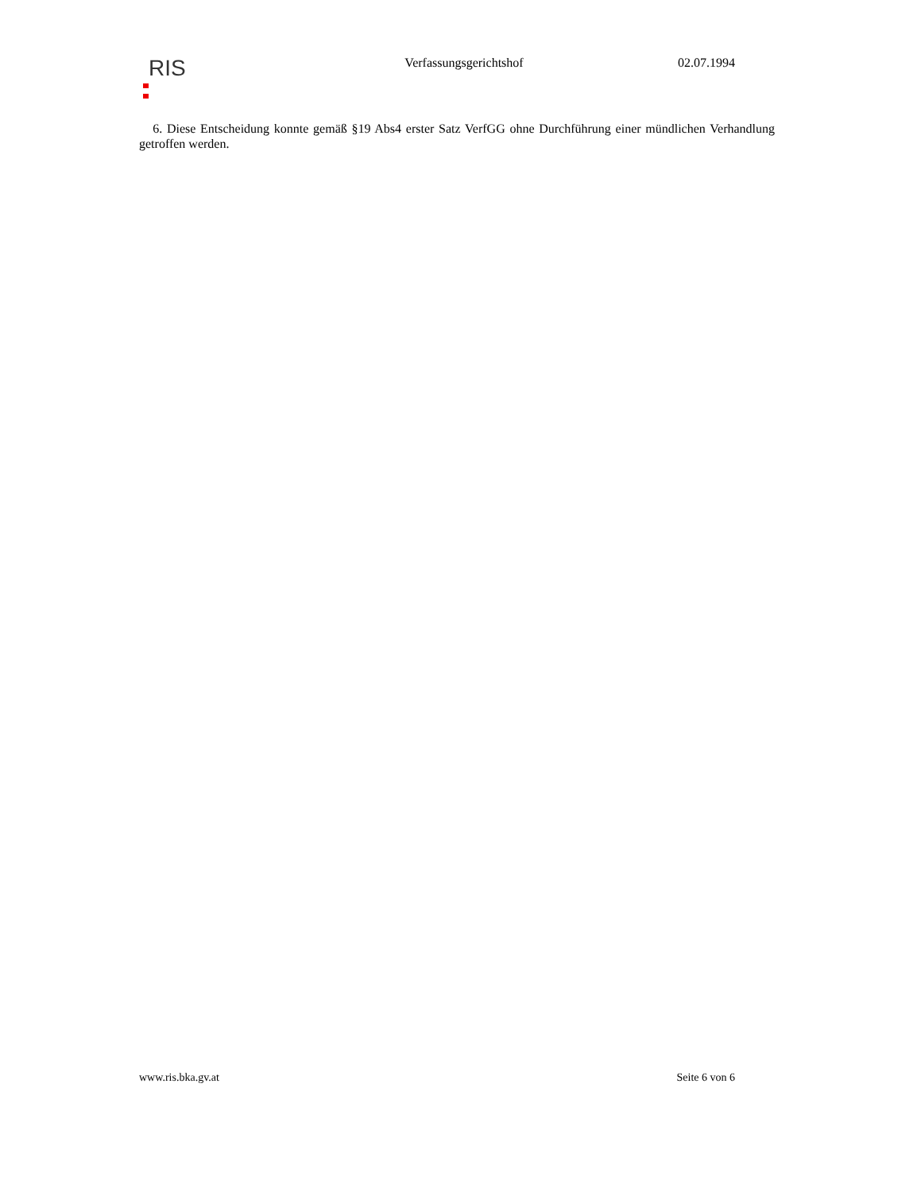RIS
Verfassungsgerichtshof 02.07.1994
6. Diese Entscheidung konnte gemäß §19 Abs4 erster Satz VerfGG ohne Durchführung einer mündlichen Verhandlung getroffen werden.
www.ris.bka.gv.at Seite 6 von 6